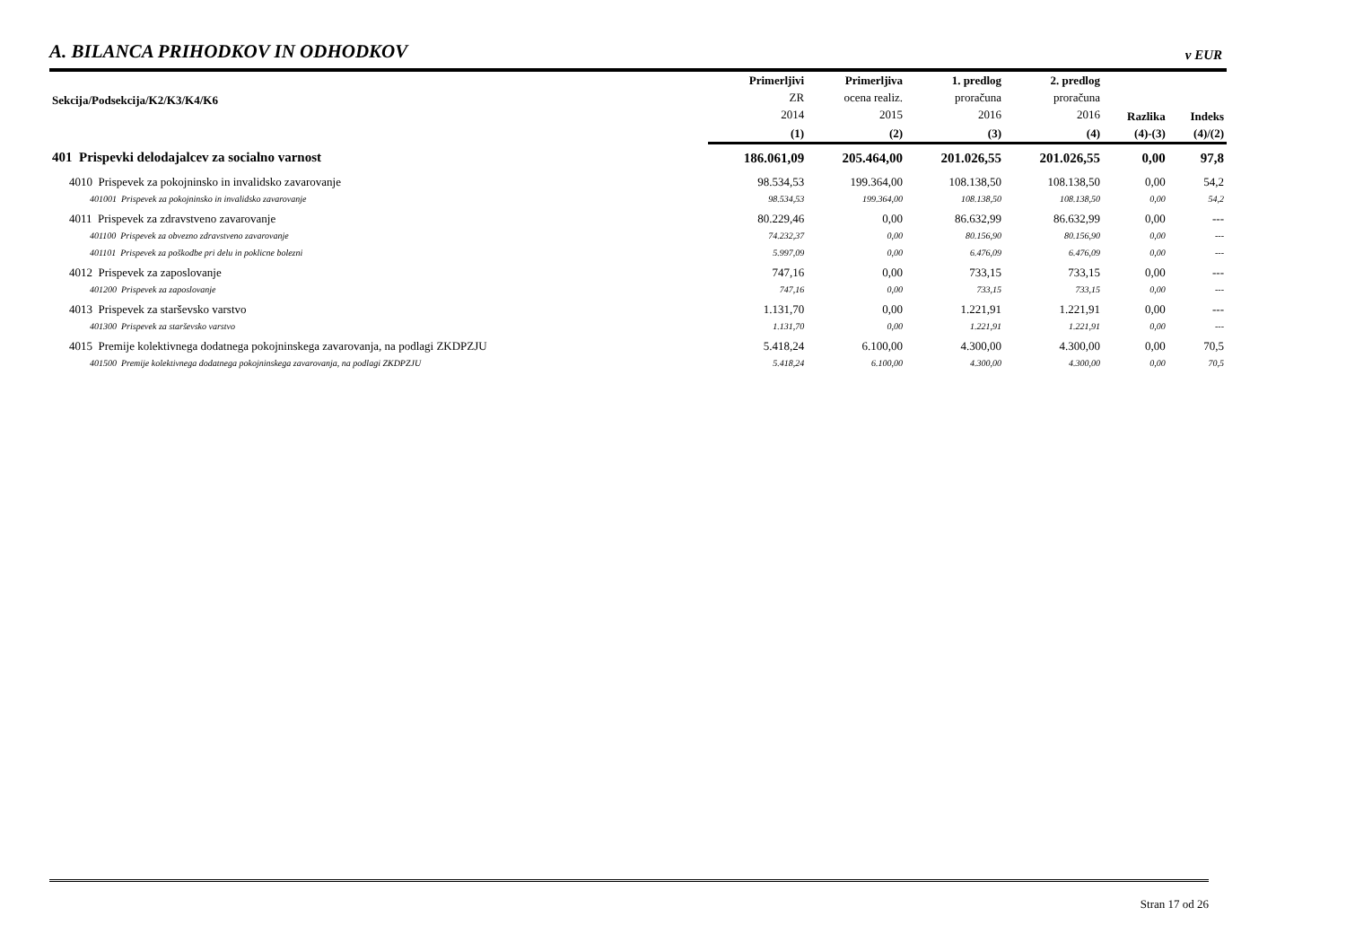A. BILANCA PRIHODKOV IN ODHODKOV
v EUR
| Sekcija/Podsekcija/K2/K3/K4/K6 | Primerljivi ZR 2014 | Primerljiva ocena realiz. 2015 | 1. predlog proračuna 2016 | 2. predlog proračuna 2016 | Razlika | Indeks | |
| --- | --- | --- | --- | --- | --- | --- | --- |
| | (1) | (2) | (3) | (4) | (4)-(3) | (4)/(2) | |
| | 401 Prispevki delodajalcev za socialno varnost | 186.061,09 | 205.464,00 | 201.026,55 | 201.026,55 | 0,00 | 97,8 |
| | 4010 Prispevek za pokojninsko in invalidsko zavarovanje | 98.534,53 | 199.364,00 | 108.138,50 | 108.138,50 | 0,00 | 54,2 |
| 401001 Prispevek za pokojninsko in invalidsko zavarovanje | 98.534,53 | 199.364,00 | 108.138,50 | 108.138,50 | 0,00 | 54,2 | |
| 4011 Prispevek za zdravstveno zavarovanje | 80.229,46 | 0,00 | 86.632,99 | 86.632,99 | 0,00 | --- | |
| 401100 Prispevek za obvezno zdravstveno zavarovanje | 74.232,37 | 0,00 | 80.156,90 | 80.156,90 | 0,00 | --- | |
| 401101 Prispevek za poškodbe pri delu in poklicne bolezni | 5.997,09 | 0,00 | 6.476,09 | 6.476,09 | 0,00 | --- | |
| 4012 Prispevek za zaposlovanje | 747,16 | 0,00 | 733,15 | 733,15 | 0,00 | --- | |
| 401200 Prispevek za zaposlovanje | 747,16 | 0,00 | 733,15 | 733,15 | 0,00 | --- | |
| 4013 Prispevek za starševsko varstvo | 1.131,70 | 0,00 | 1.221,91 | 1.221,91 | 0,00 | --- | |
| 401300 Prispevek za starševsko varstvo | 1.131,70 | 0,00 | 1.221,91 | 1.221,91 | 0,00 | --- | |
| 4015 Premije kolektivnega dodatnega pokojninskega zavarovanja, na podlagi ZKDPZJU | 5.418,24 | 6.100,00 | 4.300,00 | 4.300,00 | 0,00 | 70,5 | |
| 401500 Premije kolektivnega dodatnega pokojninskega zavarovanja, na podlagi ZKDPZJU | 5.418,24 | 6.100,00 | 4.300,00 | 4.300,00 | 0,00 | 70,5 | |
Stran 17 od 26